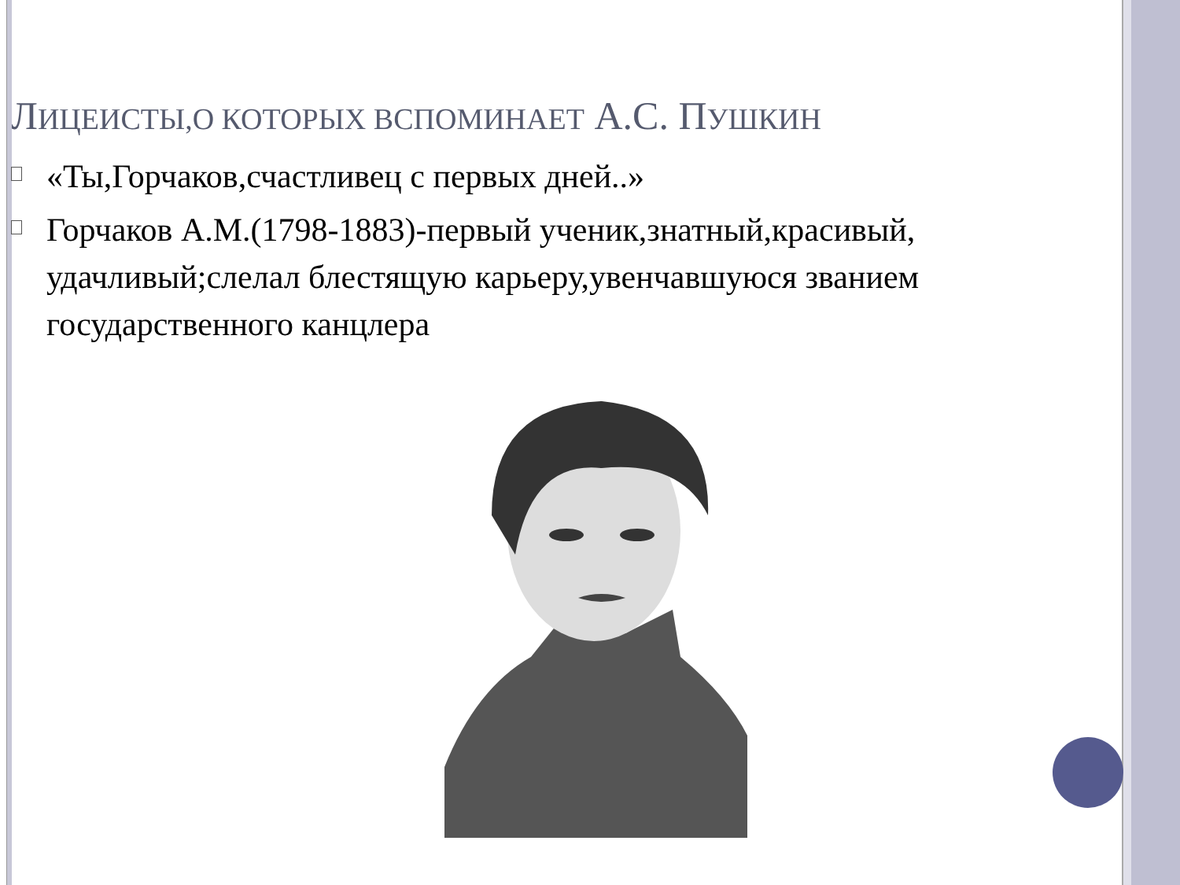ЛИЦЕИСТЫ,О КОТОРЫХ ВСПОМИНАЕТ А.С. ПУШКИН
□
«Ты,Горчаков,счастливец с первых дней..»
□
Горчаков А.М.(1798-1883)-первый ученик,знатный,красивый, удачливый;слелал блестящую карьеру,увенчавшуюся званием государственного канцлера